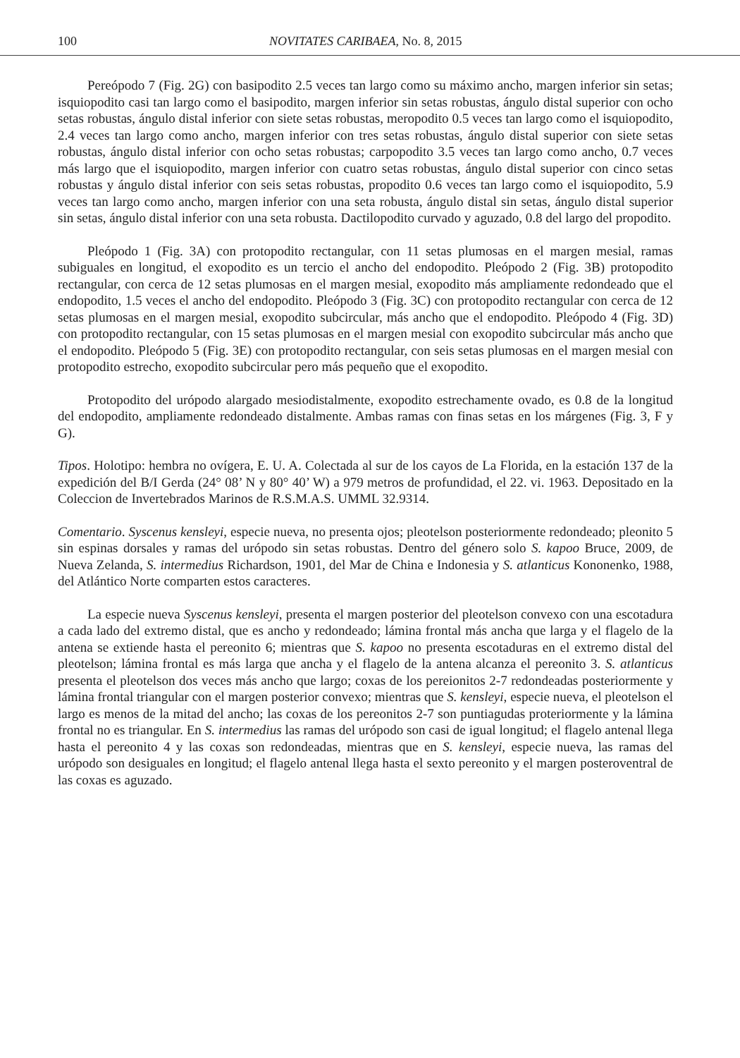100 NOVITATES CARIBAEA, No. 8, 2015
Pereópodo 7 (Fig. 2G) con basipodito 2.5 veces tan largo como su máximo ancho, margen inferior sin setas; isquiopodito casi tan largo como el basipodito, margen inferior sin setas robustas, ángulo distal superior con ocho setas robustas, ángulo distal inferior con siete setas robustas, meropodito 0.5 veces tan largo como el isquiopodito, 2.4 veces tan largo como ancho, margen inferior con tres setas robustas, ángulo distal superior con siete setas robustas, ángulo distal inferior con ocho setas robustas; carpopodito 3.5 veces tan largo como ancho, 0.7 veces más largo que el isquiopodito, margen inferior con cuatro setas robustas, ángulo distal superior con cinco setas robustas y ángulo distal inferior con seis setas robustas, propodito 0.6 veces tan largo como el isquiopodito, 5.9 veces tan largo como ancho, margen inferior con una seta robusta, ángulo distal sin setas, ángulo distal superior sin setas, ángulo distal inferior con una seta robusta. Dactilopodito curvado y aguzado, 0.8 del largo del propodito.
Pleópodo 1 (Fig. 3A) con protopodito rectangular, con 11 setas plumosas en el margen mesial, ramas subiguales en longitud, el exopodito es un tercio el ancho del endopodito. Pleópodo 2 (Fig. 3B) protopodito rectangular, con cerca de 12 setas plumosas en el margen mesial, exopodito más ampliamente redondeado que el endopodito, 1.5 veces el ancho del endopodito. Pleópodo 3 (Fig. 3C) con protopodito rectangular con cerca de 12 setas plumosas en el margen mesial, exopodito subcircular, más ancho que el endopodito. Pleópodo 4 (Fig. 3D) con protopodito rectangular, con 15 setas plumosas en el margen mesial con exopodito subcircular más ancho que el endopodito. Pleópodo 5 (Fig. 3E) con protopodito rectangular, con seis setas plumosas en el margen mesial con protopodito estrecho, exopodito subcircular pero más pequeño que el exopodito.
Protopodito del urópodo alargado mesiodistalmente, exopodito estrechamente ovado, es 0.8 de la longitud del endopodito, ampliamente redondeado distalmente. Ambas ramas con finas setas en los márgenes (Fig. 3, F y G).
Tipos. Holotipo: hembra no ovígera, E. U. A. Colectada al sur de los cayos de La Florida, en la estación 137 de la expedición del B/I Gerda (24° 08’ N y 80° 40’ W) a 979 metros de profundidad, el 22. vi. 1963. Depositado en la Coleccion de Invertebrados Marinos de R.S.M.A.S. UMML 32.9314.
Comentario. Syscenus kensleyi, especie nueva, no presenta ojos; pleotelson posteriormente redondeado; pleonito 5 sin espinas dorsales y ramas del urópodo sin setas robustas. Dentro del género solo S. kapoo Bruce, 2009, de Nueva Zelanda, S. intermedius Richardson, 1901, del Mar de China e Indonesia y S. atlanticus Kononenko, 1988, del Atlántico Norte comparten estos caracteres.
La especie nueva Syscenus kensleyi, presenta el margen posterior del pleotelson convexo con una escotadura a cada lado del extremo distal, que es ancho y redondeado; lámina frontal más ancha que larga y el flagelo de la antena se extiende hasta el pereonito 6; mientras que S. kapoo no presenta escotaduras en el extremo distal del pleotelson; lámina frontal es más larga que ancha y el flagelo de la antena alcanza el pereonito 3. S. atlanticus presenta el pleotelson dos veces más ancho que largo; coxas de los pereionitos 2-7 redondeadas posteriormente y lámina frontal triangular con el margen posterior convexo; mientras que S. kensleyi, especie nueva, el pleotelson el largo es menos de la mitad del ancho; las coxas de los pereonitos 2-7 son puntiagudas proteriormente y la lámina frontal no es triangular. En S. intermedius las ramas del urópodo son casi de igual longitud; el flagelo antenal llega hasta el pereonito 4 y las coxas son redondeadas, mientras que en S. kensleyi, especie nueva, las ramas del urópodo son desiguales en longitud; el flagelo antenal llega hasta el sexto pereonito y el margen posteroventral de las coxas es aguzado.